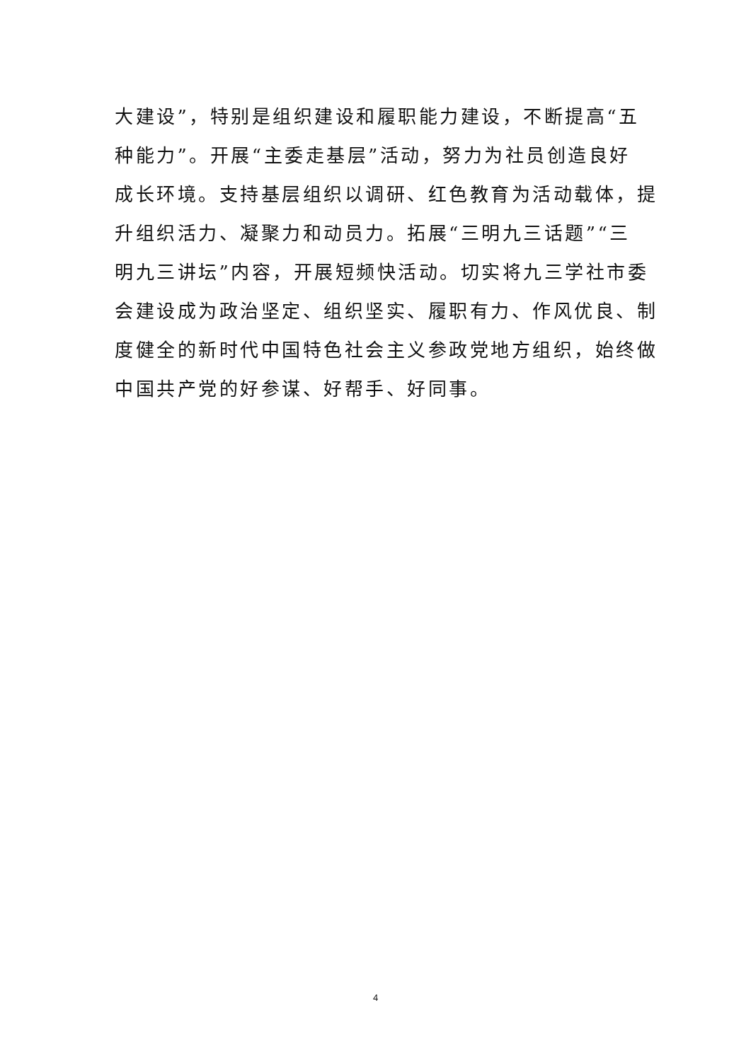大建设”，特别是组织建设和履职能力建设，不断提高“五
种能力”。开展“主委走基层”活动，努力为社员创造良好
成长环境。支持基层组织以调研、红色教育为活动载体，提
升组织活力、凝聚力和动员力。拓展“三明九三话题”“三
明九三讲坛”内容，开展短频快活动。切实将九三学社市委
会建设成为政治坚定、组织坚实、履职有力、作风优良、制
度健全的新时代中国特色社会主义参政党地方组织，始终做
中国共产党的好参谋、好帮手、好同事。
4